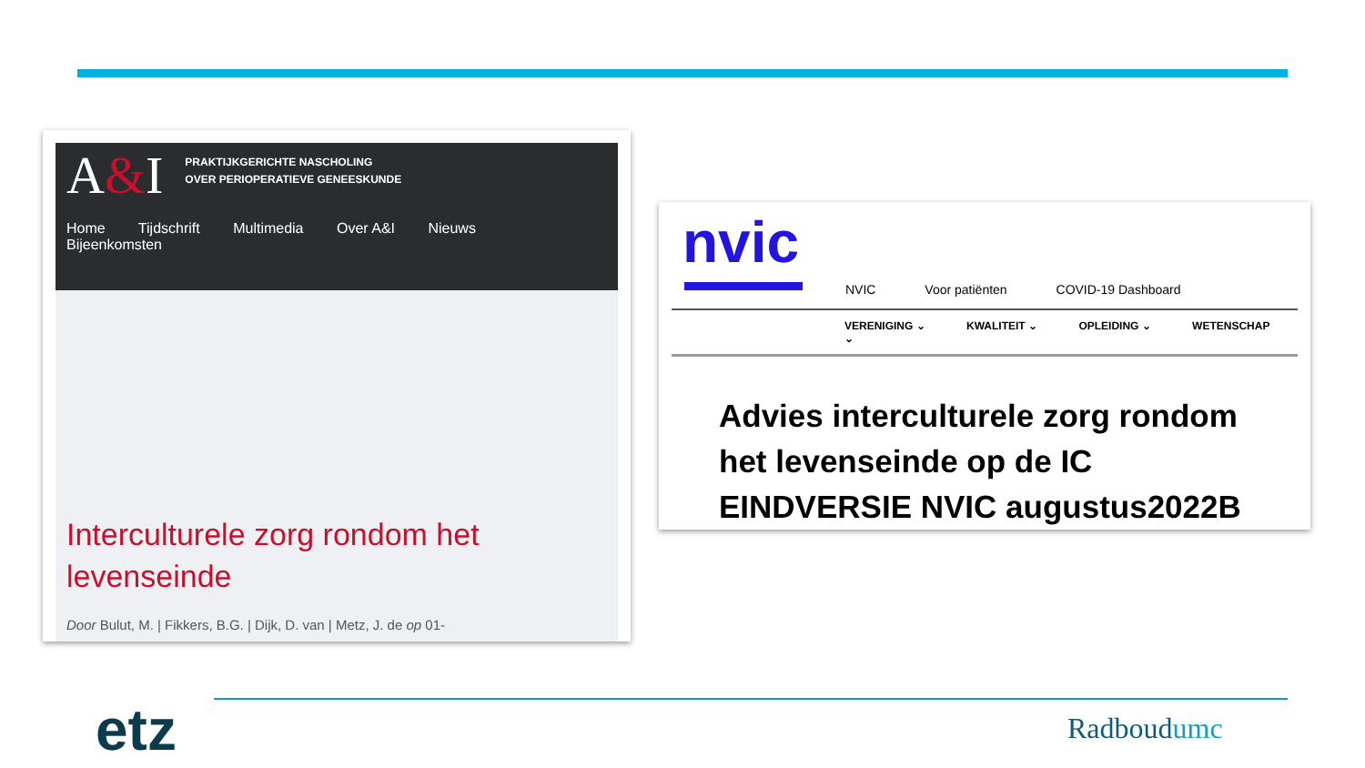A&I PRAKTIJKGERICHTE NASCHOLING
OVER PERIOPERATIEVE GENEESKUNDE
Home Tijdschrift Multimedia Over A&I Nieuws Bijeenkomsten
Interculturele zorg rondom het levenseinde
Door Bulut, M. | Fikkers, B.G. | Dijk, D. van | Metz, J. de op 01-
nvic
NVIC Voor patiënten COVID-19 Dashboard
VERENIGING ⌄ KWALITEIT ⌄ OPLEIDING ⌄ WETENSCHAP ⌄
Advies interculturele zorg rondom het levenseinde op de IC EINDVERSIE NVIC augustus2022B
etz Radboudumc